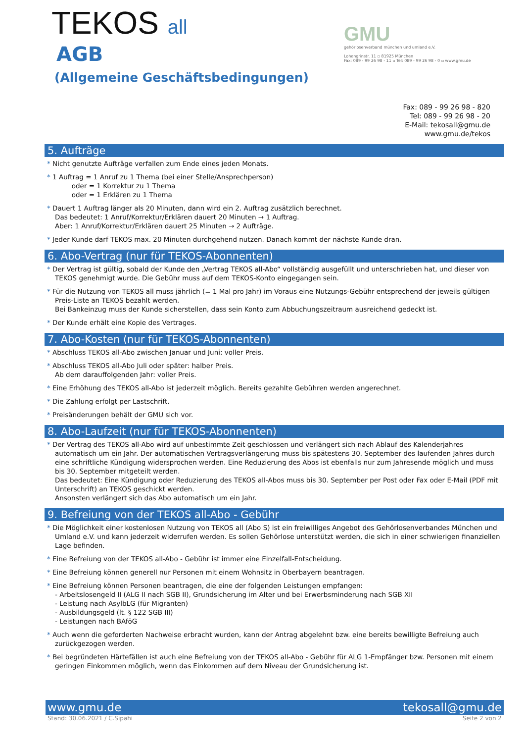TEKOS all
AGB
(Allgemeine Geschäftsbedingungen)
GMU
gehörlosenverband münchen und umland e.V.
Lohengrinstr. 11 ▫ 81925 München
Fax: 089 - 99 26 98 - 11 ▫ Tel: 089 - 99 26 98 - 0 ▫ www.gmu.de
Fax: 089 - 99 26 98 - 820
Tel: 089 - 99 26 98 - 20
E-Mail: tekosall@gmu.de
www.gmu.de/tekos
5. Aufträge
* Nicht genutzte Aufträge verfallen zum Ende eines jeden Monats.
* 1 Auftrag = 1 Anruf zu 1 Thema (bei einer Stelle/Ansprechperson)
   oder = 1 Korrektur zu 1 Thema
   oder = 1 Erklären zu 1 Thema
* Dauert 1 Auftrag länger als 20 Minuten, dann wird ein 2. Auftrag zusätzlich berechnet.
Das bedeutet: 1 Anruf/Korrektur/Erklären dauert 20 Minuten → 1 Auftrag.
Aber: 1 Anruf/Korrektur/Erklären dauert 25 Minuten → 2 Aufträge.
* Jeder Kunde darf TEKOS max. 20 Minuten durchgehend nutzen. Danach kommt der nächste Kunde dran.
6. Abo-Vertrag (nur für TEKOS-Abonnenten)
* Der Vertrag ist gültig, sobald der Kunde den „Vertrag TEKOS all-Abo“ vollständig ausgefüllt und unterschrieben hat, und dieser von TEKOS genehmigt wurde. Die Gebühr muss auf dem TEKOS-Konto eingegangen sein.
* Für die Nutzung von TEKOS all muss jährlich (= 1 Mal pro Jahr) im Voraus eine Nutzungs-Gebühr entsprechend der jeweils gültigen Preis-Liste an TEKOS bezahlt werden.
Bei Bankeinzug muss der Kunde sicherstellen, dass sein Konto zum Abbuchungszeitraum ausreichend gedeckt ist.
* Der Kunde erhält eine Kopie des Vertrages.
7. Abo-Kosten (nur für TEKOS-Abonnenten)
* Abschluss TEKOS all-Abo zwischen Januar und Juni: voller Preis.
* Abschluss TEKOS all-Abo Juli oder später: halber Preis.
Ab dem darauffolgenden Jahr: voller Preis.
* Eine Erhöhung des TEKOS all-Abo ist jederzeit möglich. Bereits gezahlte Gebühren werden angerechnet.
* Die Zahlung erfolgt per Lastschrift.
* Preisänderungen behält der GMU sich vor.
8. Abo-Laufzeit (nur für TEKOS-Abonnenten)
* Der Vertrag des TEKOS all-Abo wird auf unbestimmte Zeit geschlossen und verlängert sich nach Ablauf des Kalenderjahres automatisch um ein Jahr. Der automatischen Vertragsverlängerung muss bis spätestens 30. September des laufenden Jahres durch eine schriftliche Kündigung widersprochen werden. Eine Reduzierung des Abos ist ebenfalls nur zum Jahresende möglich und muss bis 30. September mitgeteilt werden.
Das bedeutet: Eine Kündigung oder Reduzierung des TEKOS all-Abos muss bis 30. September per Post oder Fax oder E-Mail (PDF mit Unterschrift) an TEKOS geschickt werden.
Ansonsten verlängert sich das Abo automatisch um ein Jahr.
9. Befreiung von der TEKOS all-Abo - Gebühr
* Die Möglichkeit einer kostenlosen Nutzung von TEKOS all (Abo S) ist ein freiwilliges Angebot des Gehörlosenverbandes München und Umland e.V. und kann jederzeit widerrufen werden. Es sollen Gehörlose unterstützt werden, die sich in einer schwierigen finanziellen Lage befinden.
* Eine Befreiung von der TEKOS all-Abo - Gebühr ist immer eine Einzelfall-Entscheidung.
* Eine Befreiung können generell nur Personen mit einem Wohnsitz in Oberbayern beantragen.
* Eine Befreiung können Personen beantragen, die eine der folgenden Leistungen empfangen:
- Arbeitslosengeld II (ALG II nach SGB II), Grundsicherung im Alter und bei Erwerbsminderung nach SGB XII
- Leistung nach AsylbLG (für Migranten)
- Ausbildungsgeld (lt. § 122 SGB III)
- Leistungen nach BAföG
* Auch wenn die geforderten Nachweise erbracht wurden, kann der Antrag abgelehnt bzw. eine bereits bewilligte Befreiung auch zurückgezogen werden.
* Bei begründeten Härtefällen ist auch eine Befreiung von der TEKOS all-Abo - Gebühr für ALG 1-Empfänger bzw. Personen mit einem geringen Einkommen möglich, wenn das Einkommen auf dem Niveau der Grundsicherung ist.
www.gmu.de tekosall@gmu.de
Stand: 30.06.2021 / C.Sipahi Seite 2 von 2